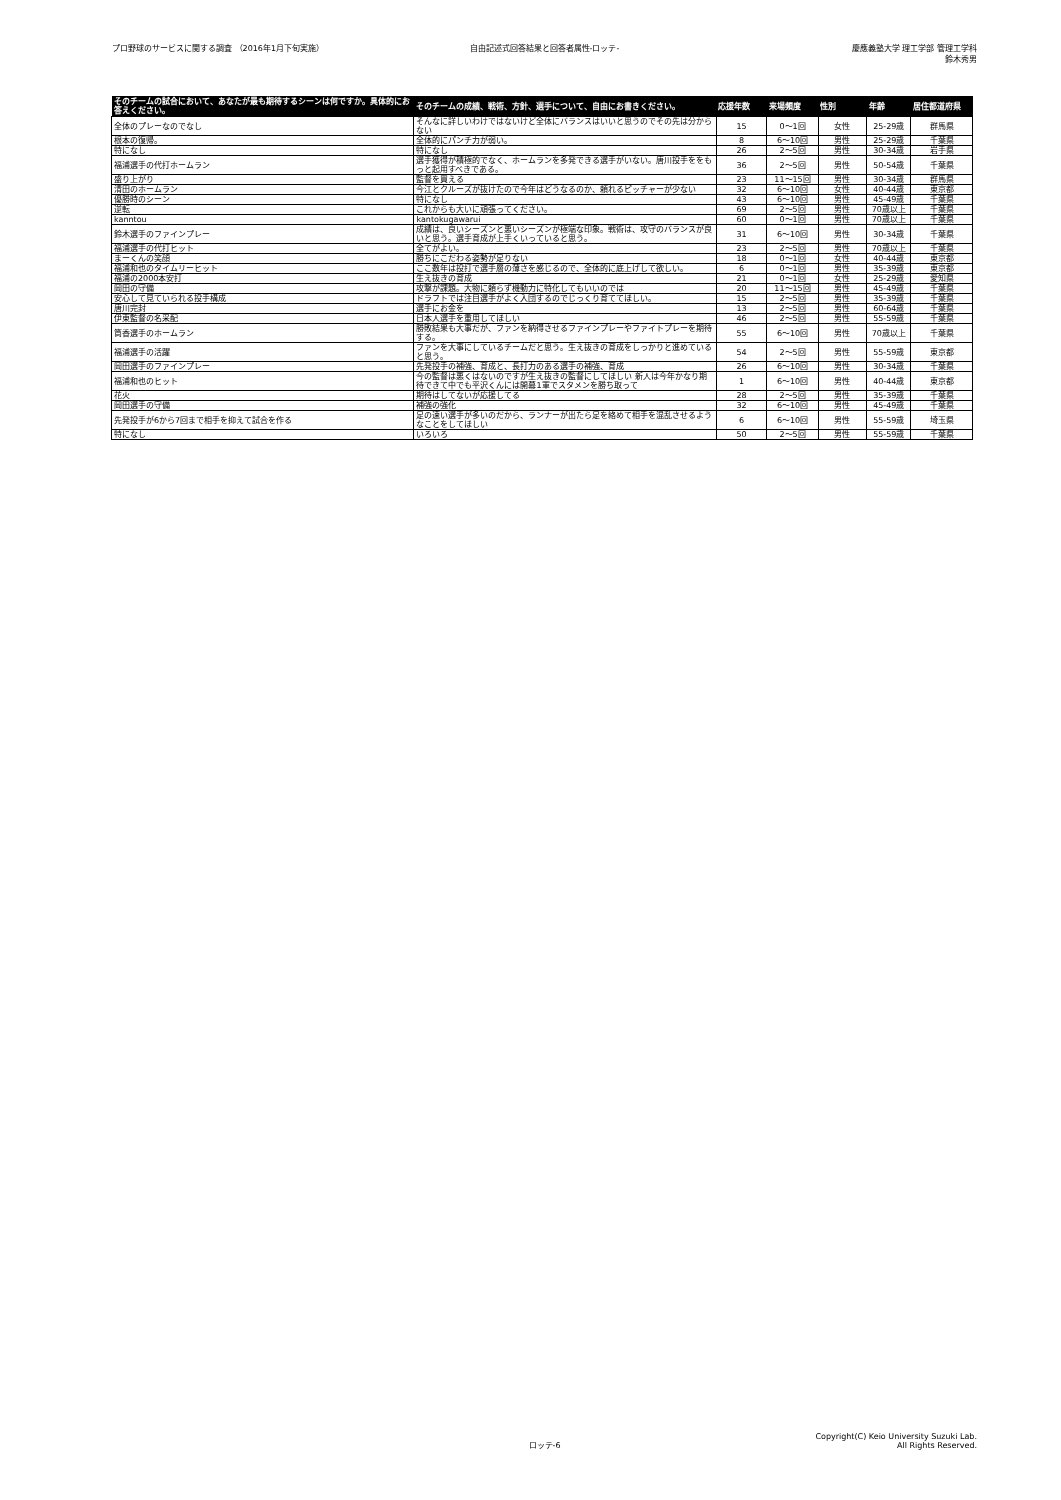プロ野球のサービスに関する調査 （2016年1月下旬実施）
自由記述式回答結果と回答者属性-ロッテ-
慶應義塾大学 理工学部 管理工学科
鈴木秀男
| そのチームの試合において、あなたが最も期待するシーンは何ですか。具体的にお答えください。 | そのチームの成績、戦術、方針、選手について、自由にお書きください。 | 応援年数 | 来場頻度 | 性別 | 年齢 | 居住都道府県 |
| --- | --- | --- | --- | --- | --- | --- |
| 全体のプレーなのでなし | そんなに詳しいわけではないけど全体にバランスはいいと思うのでその先は分からない | 15 | 0〜1回 | 女性 | 25-29歳 | 群馬県 |
| 根本の復帰。 | 全体的にパンチ力が弱い。 | 8 | 6〜10回 | 男性 | 25-29歳 | 千葉県 |
| 特になし | 特になし | 26 | 2〜5回 | 男性 | 30-34歳 | 岩手県 |
| 福浦選手の代打ホームラン | 選手獲得が積極的でなく、ホームランを多発できる選手がいない。唐川投手ををもっと起用すべきである。 | 36 | 2〜5回 | 男性 | 50-54歳 | 千葉県 |
| 盛り上がり | 監督を買える | 23 | 11〜15回 | 男性 | 30-34歳 | 群馬県 |
| 清田のホームラン | 今江とクルーズが抜けたので今年はどうなるのか、頼れるピッチャーが少ない | 32 | 6〜10回 | 女性 | 40-44歳 | 東京都 |
| 優勝時のシーン | 特になし | 43 | 6〜10回 | 男性 | 45-49歳 | 千葉県 |
| 逆転 | これからも大いに頑張ってください。 | 69 | 2〜5回 | 男性 | 70歳以上 | 千葉県 |
| kanntou | kantokugawarui | 60 | 0〜1回 | 男性 | 70歳以上 | 千葉県 |
| 鈴木選手のファインプレー | 成績は、良いシーズンと悪いシーズンが極端な印象。戦術は、攻守のバランスが良いと思う。選手育成が上手くいっていると思う。 | 31 | 6〜10回 | 男性 | 30-34歳 | 千葉県 |
| 福浦選手の代打ヒット | 全てがよい。 | 23 | 2〜5回 | 男性 | 70歳以上 | 千葉県 |
| まーくんの笑顔 | 勝ちにこだわる姿勢が足りない | 18 | 0〜1回 | 女性 | 40-44歳 | 東京都 |
| 福浦和也のタイムリーヒット | ここ数年は投打で選手層の薄さを感じるので、全体的に底上げして欲しい。 | 6 | 0〜1回 | 男性 | 35-39歳 | 東京都 |
| 福浦の2000本安打 | 生え抜きの育成 | 21 | 0〜1回 | 女性 | 25-29歳 | 愛知県 |
| 岡田の守備 | 攻撃が課題。大物に頼らず機動力に特化してもいいのでは | 20 | 11〜15回 | 男性 | 45-49歳 | 千葉県 |
| 安心して見ていられる投手構成 | ドラフトでは注目選手がよく入団するのでじっくり育ててほしい。 | 15 | 2〜5回 | 男性 | 35-39歳 | 千葉県 |
| 唐川完封 | 選手にお金を | 13 | 2〜5回 | 男性 | 60-64歳 | 千葉県 |
| 伊東監督の名采配 | 日本人選手を重用してほしい | 46 | 2〜5回 | 男性 | 55-59歳 | 千葉県 |
| 筒香選手のホームラン | 勝敗結果も大事だが、ファンを納得させるファインプレーやファイトプレーを期待する。 | 55 | 6〜10回 | 男性 | 70歳以上 | 千葉県 |
| 福浦選手の活躍 | ファンを大事にしているチームだと思う。生え抜きの育成をしっかりと進めていると思う。 | 54 | 2〜5回 | 男性 | 55-59歳 | 東京都 |
| 岡田選手のファインプレー | 先発投手の補強、育成と、長打力のある選手の補強、育成 | 26 | 6〜10回 | 男性 | 30-34歳 | 千葉県 |
| 福浦和也のヒット | 今の監督は悪くはないのですが生え抜きの監督にしてほしい 新人は今年かなり期待できて中でも平沢くんには開幕1軍でスタメンを勝ち取って | 1 | 6〜10回 | 男性 | 40-44歳 | 東京都 |
| 花火 | 期待はしてないが応援してる | 28 | 2〜5回 | 男性 | 35-39歳 | 千葉県 |
| 岡田選手の守備 | 補強の強化 | 32 | 6〜10回 | 男性 | 45-49歳 | 千葉県 |
| 先発投手が6から7回まで相手を抑えて試合を作る | 足の速い選手が多いのだから、ランナーが出たら足を絡めて相手を混乱させるようなことをしてほしい | 6 | 6〜10回 | 男性 | 55-59歳 | 埼玉県 |
| 特になし | いろいろ | 50 | 2〜5回 | 男性 | 55-59歳 | 千葉県 |
ロッテ-6
Copyright(C) Keio University Suzuki Lab.
All Rights Reserved.